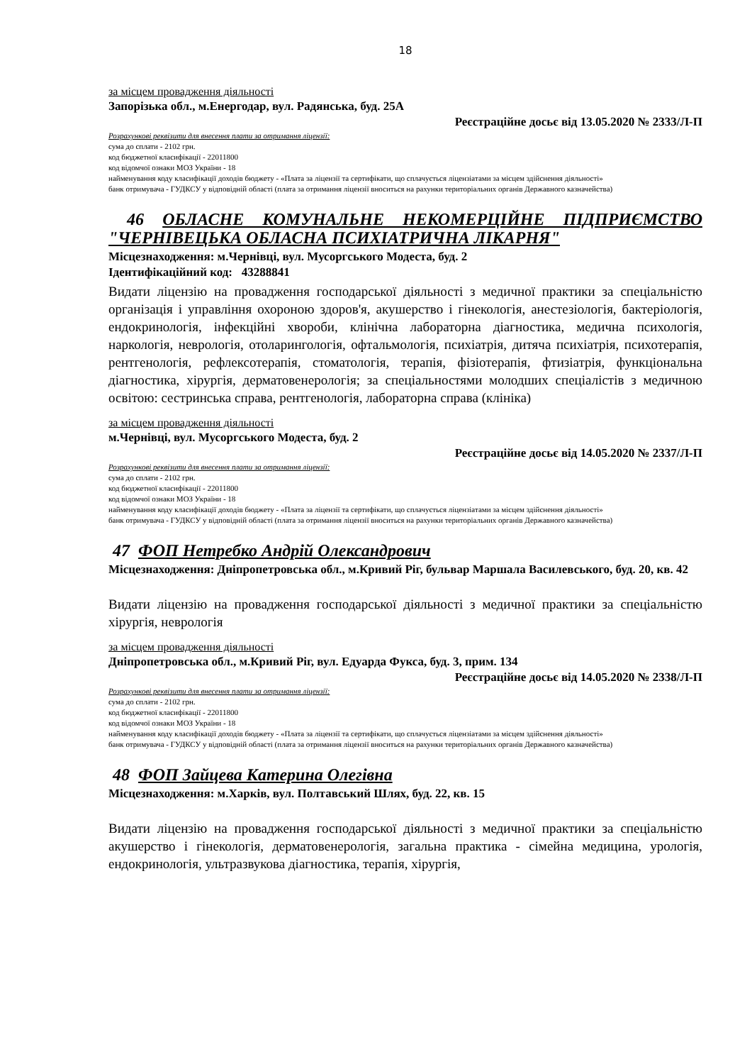18
за місцем провадження діяльності
Запорізька обл., м.Енергодар, вул. Радянська, буд. 25А
Реєстраційне досьє від 13.05.2020 № 2333/Л-П
Розрахункові реквізити для внесення плати за отримання ліцензії:
сума до сплати - 2102 грн.
код бюджетної класифікації - 22011800
код відомчої ознаки МОЗ України - 18
найменування коду класифікації доходів бюджету - «Плата за ліцензії та сертифікати, що сплачується ліцензіатами за місцем здійснення діяльності»
банк отримувача - ГУДКСУ у відповідній області (плата за отримання ліцензії вноситься на рахунки територіальних органів Державного казначейства)
46 ОБЛАСНЕ КОМУНАЛЬНЕ НЕКОМЕРЦІЙНЕ ПІДПРИЄМСТВО "ЧЕРНІВЕЦЬКА ОБЛАСНА ПСИХІАТРИЧНА ЛІКАРНЯ"
Місцезнаходження: м.Чернівці, вул. Мусоргського Модеста, буд. 2
Ідентифікаційний код: 43288841
Видати ліцензію на провадження господарської діяльності з медичної практики за спеціальністю організація і управління охороною здоров'я, акушерство і гінекологія, анестезіологія, бактеріологія, ендокринологія, інфекційні хвороби, клінічна лабораторна діагностика, медична психологія, наркологія, неврологія, отоларингологія, офтальмологія, психіатрія, дитяча психіатрія, психотерапія, рентгенологія, рефлексотерапія, стоматологія, терапія, фізіотерапія, фтизіатрія, функціональна діагностика, хірургія, дерматовенерологія; за спеціальностями молодших спеціалістів з медичною освітою: сестринська справа, рентгенологія, лабораторна справа (клініка)
за місцем провадження діяльності
м.Чернівці, вул. Мусоргського Модеста, буд. 2
Реєстраційне досьє від 14.05.2020 № 2337/Л-П
Розрахункові реквізити для внесення плати за отримання ліцензії:
сума до сплати - 2102 грн.
код бюджетної класифікації - 22011800
код відомчої ознаки МОЗ України - 18
найменування коду класифікації доходів бюджету - «Плата за ліцензії та сертифікати, що сплачується ліцензіатами за місцем здійснення діяльності»
банк отримувача - ГУДКСУ у відповідній області (плата за отримання ліцензії вноситься на рахунки територіальних органів Державного казначейства)
47 ФОП Нетребко Андрій Олександрович
Місцезнаходження: Дніпропетровська обл., м.Кривий Ріг, бульвар Маршала Василевського, буд. 20, кв. 42
Видати ліцензію на провадження господарської діяльності з медичної практики за спеціальністю хірургія, неврологія
за місцем провадження діяльності
Дніпропетровська обл., м.Кривий Ріг, вул. Едуарда Фукса, буд. 3, прим. 134
Реєстраційне досьє від 14.05.2020 № 2338/Л-П
Розрахункові реквізити для внесення плати за отримання ліцензії:
сума до сплати - 2102 грн.
код бюджетної класифікації - 22011800
код відомчої ознаки МОЗ України - 18
найменування коду класифікації доходів бюджету - «Плата за ліцензії та сертифікати, що сплачується ліцензіатами за місцем здійснення діяльності»
банк отримувача - ГУДКСУ у відповідній області (плата за отримання ліцензії вноситься на рахунки територіальних органів Державного казначейства)
48 ФОП Зайцева Катерина Олегівна
Місцезнаходження: м.Харків, вул. Полтавський Шлях, буд. 22, кв. 15
Видати ліцензію на провадження господарської діяльності з медичної практики за спеціальністю акушерство і гінекологія, дерматовенерологія, загальна практика - сімейна медицина, урологія, ендокринологія, ультразвукова діагностика, терапія, хірургія,